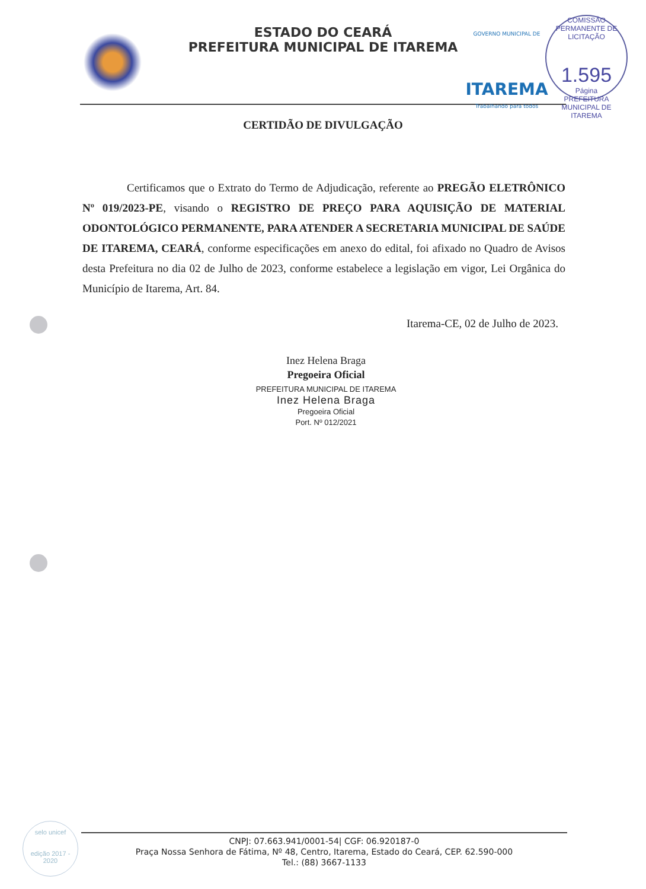ESTADO DO CEARÁ
PREFEITURA MUNICIPAL DE ITAREMA
GOVERNO MUNICIPAL DE
ITAREMA
Trabalhando para todos
COMISSÃO PERMANENTE DE LICITAÇÃO
1.595
Página
PREFEITURA MUNICIPAL DE ITAREMA
CERTIDÃO DE DIVULGAÇÃO
Certificamos que o Extrato do Termo de Adjudicação, referente ao PREGÃO ELETRÔNICO Nº 019/2023-PE, visando o REGISTRO DE PREÇO PARA AQUISIÇÃO DE MATERIAL ODONTOLÓGICO PERMANENTE, PARA ATENDER A SECRETARIA MUNICIPAL DE SAÚDE DE ITAREMA, CEARÁ, conforme especificações em anexo do edital, foi afixado no Quadro de Avisos desta Prefeitura no dia 02 de Julho de 2023, conforme estabelece a legislação em vigor, Lei Orgânica do Município de Itarema, Art. 84.
Itarema-CE, 02 de Julho de 2023.
Inez Helena Braga
Pregoeira Oficial
PREFEITURA MUNICIPAL DE ITAREMA
Inez Helena Braga
Pregoeira Oficial
Port. Nº 012/2021
selo unicef
edição 2017 - 2020
CNPJ: 07.663.941/0001-54| CGF: 06.920187-0
Praça Nossa Senhora de Fátima, Nº 48, Centro, Itarema, Estado do Ceará, CEP. 62.590-000
Tel.: (88) 3667-1133